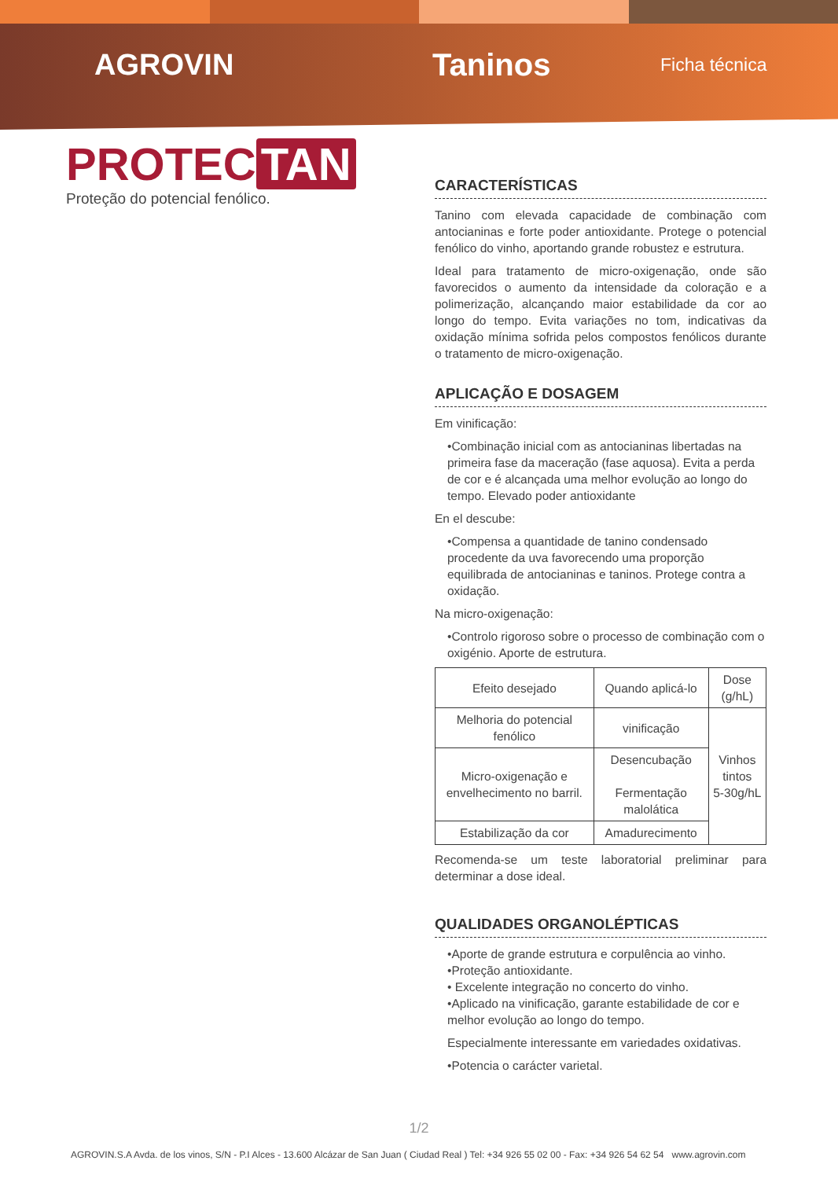AGROVIN Taninos
Ficha técnica
PROTEC TAN
Proteção do potencial fenólico.
CARACTERÍSTICAS
Tanino com elevada capacidade de combinação com antocianinas e forte poder antioxidante. Protege o potencial fenólico do vinho, aportando grande robustez e estrutura.
Ideal para tratamento de micro-oxigenação, onde são favorecidos o aumento da intensidade da coloração e a polimerização, alcançando maior estabilidade da cor ao longo do tempo. Evita variações no tom, indicativas da oxidação mínima sofrida pelos compostos fenólicos durante o tratamento de micro-oxigenação.
APLICAÇÃO E DOSAGEM
Em vinificação:
•Combinação inicial com as antocianinas libertadas na primeira fase da maceração (fase aquosa). Evita a perda de cor e é alcançada uma melhor evolução ao longo do tempo. Elevado poder antioxidante
En el descube:
•Compensa a quantidade de tanino condensado procedente da uva favorecendo uma proporção equilibrada de antocianinas e taninos. Protege contra a oxidação.
Na micro-oxigenação:
•Controlo rigoroso sobre o processo de combinação com o oxigénio. Aporte de estrutura.
| Efeito desejado | Quando aplicá-lo | Dose (g/hL) |
| --- | --- | --- |
| Melhoria do potencial fenólico | vinificação | Vinhos tintos 5-30g/hL |
| Micro-oxigenação e envelhecimento no barril. | Desencubação Fermentação malolática | |
| Estabilização da cor | Amadurecimento | |
Recomenda-se um teste laboratorial preliminar para determinar a dose ideal.
QUALIDADES ORGANOLÉPTICAS
•Aporte de grande estrutura e corpulência ao vinho.
•Proteção antioxidante.
• Excelente integração no concerto do vinho.
•Aplicado na vinificação, garante estabilidade de cor e melhor evolução ao longo do tempo.
Especialmente interessante em variedades oxidativas.
•Potencia o carácter varietal.
1/2
AGROVIN.S.A Avda. de los vinos, S/N - P.I Alces - 13.600 Alcázar de San Juan ( Ciudad Real ) Tel: +34 926 55 02 00 - Fax: +34 926 54 62 54 www.agrovin.com